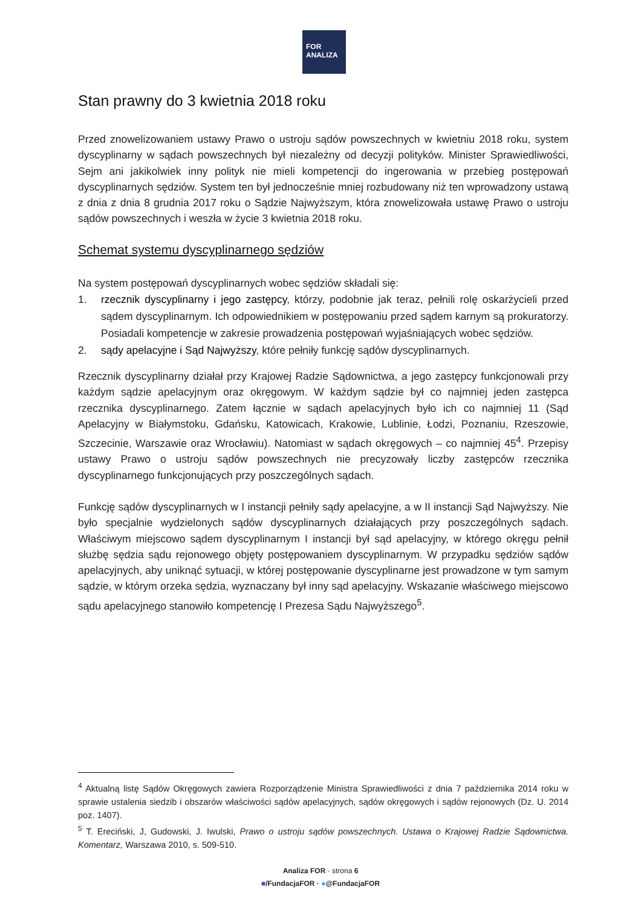FOR
ANALIZA
Stan prawny do 3 kwietnia 2018 roku
Przed znowelizowaniem ustawy Prawo o ustroju sądów powszechnych w kwietniu 2018 roku, system dyscyplinarny w sądach powszechnych był niezależny od decyzji polityków. Minister Sprawiedliwości, Sejm ani jakikolwiek inny polityk nie mieli kompetencji do ingerowania w przebieg postępowań dyscyplinarnych sędziów. System ten był jednocześnie mniej rozbudowany niż ten wprowadzony ustawą z dnia z dnia 8 grudnia 2017 roku o Sądzie Najwyższym, która znowelizowała ustawę Prawo o ustroju sądów powszechnych i weszła w życie 3 kwietnia 2018 roku.
Schemat systemu dyscyplinarnego sędziów
Na system postępowań dyscyplinarnych wobec sędziów składali się:
1. rzecznik dyscyplinarny i jego zastępcy, którzy, podobnie jak teraz, pełnili rolę oskarżycieli przed sądem dyscyplinarnym. Ich odpowiednikiem w postępowaniu przed sądem karnym są prokuratorzy. Posiadali kompetencje w zakresie prowadzenia postępowań wyjaśniających wobec sędziów.
2. sądy apelacyjne i Sąd Najwyższy, które pełniły funkcję sądów dyscyplinarnych.
Rzecznik dyscyplinarny działał przy Krajowej Radzie Sądownictwa, a jego zastępcy funkcjonowali przy każdym sądzie apelacyjnym oraz okręgowym. W każdym sądzie był co najmniej jeden zastępca rzecznika dyscyplinarnego. Zatem łącznie w sądach apelacyjnych było ich co najmniej 11 (Sąd Apelacyjny w Białymstoku, Gdańsku, Katowicach, Krakowie, Lublinie, Łodzi, Poznaniu, Rzeszowie, Szczecinie, Warszawie oraz Wrocławiu). Natomiast w sądach okręgowych – co najmniej 45<sup>4</sup>. Przepisy ustawy Prawo o ustroju sądów powszechnych nie precyzowały liczby zastępców rzecznika dyscyplinarnego funkcjonujących przy poszczególnych sądach.
Funkcję sądów dyscyplinarnych w I instancji pełniły sądy apelacyjne, a w II instancji Sąd Najwyższy. Nie było specjalnie wydzielonych sądów dyscyplinarnych działających przy poszczególnych sądach. Właściwym miejscowo sądem dyscyplinarnym I instancji był sąd apelacyjny, w którego okręgu pełnił służbę sędzia sądu rejonowego objęty postępowaniem dyscyplinarnym. W przypadku sędziów sądów apelacyjnych, aby uniknąć sytuacji, w której postępowanie dyscyplinarne jest prowadzone w tym samym sądzie, w którym orzeka sędzia, wyznaczany był inny sąd apelacyjny. Wskazanie właściwego miejscowo sądu apelacyjnego stanowiło kompetencję I Prezesa Sądu Najwyższego<sup>5</sup>.
<sup>4</sup> Aktualną listę Sądów Okręgowych zawiera Rozporządzenie Ministra Sprawiedliwości z dnia 7 października 2014 roku w sprawie ustalenia siedzib i obszarów właściwości sądów apelacyjnych, sądów okręgowych i sądów rejonowych (Dz. U. 2014 poz. 1407).
<sup>5</sup> T. Ereciński, J, Gudowski, J. Iwulski, Prawo o ustroju sądów powszechnych. Ustawa o Krajowej Radzie Sądownictwa. Komentarz, Warszawa 2010, s. 509-510.
Analiza FOR · strona 6
■/FundacjaFOR · ●@FundacjaFOR